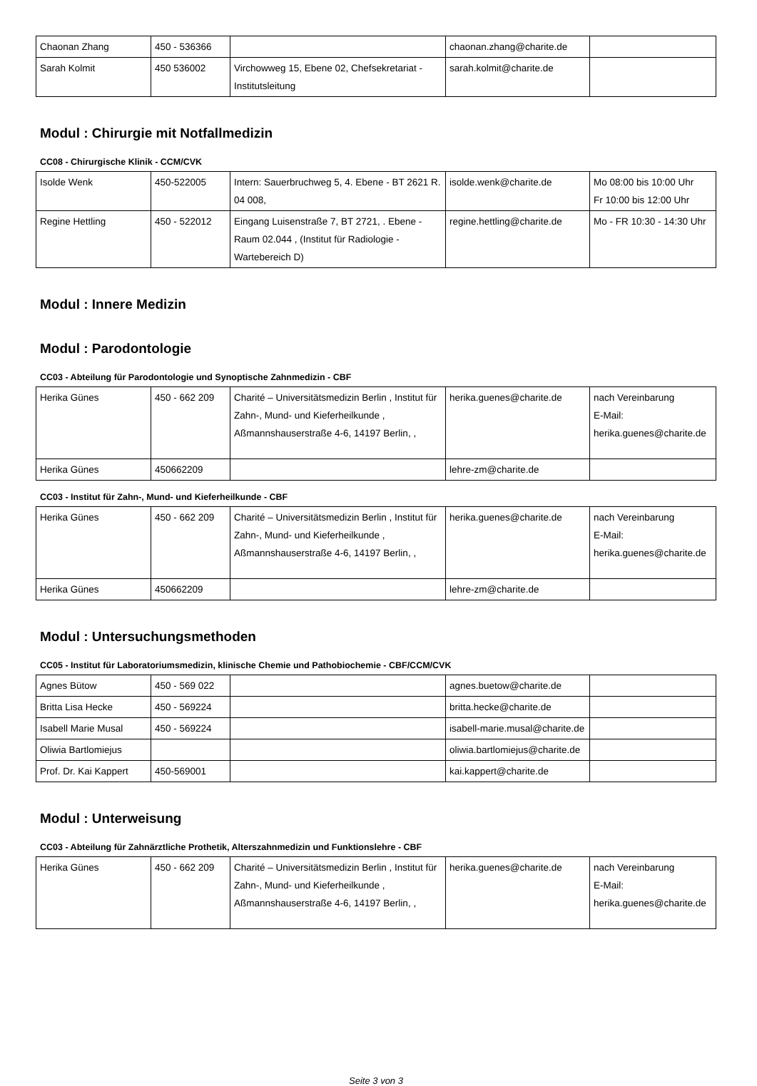| Chaonan Zhang | 450 - 536366 | | chaonan.zhang@charite.de | |
| Sarah Kolmit | 450 536002 | Virchowweg 15, Ebene 02, Chefsekretariat - Institutsleitung | sarah.kolmit@charite.de | |
Modul : Chirurgie mit Notfallmedizin
CC08 - Chirurgische Klinik - CCM/CVK
| Isolde Wenk | 450-522005 | Intern: Sauerbruchweg 5, 4. Ebene - BT 2621 R. 04 008, | isolde.wenk@charite.de | Mo 08:00 bis 10:00 Uhr Fr 10:00 bis 12:00 Uhr |
| Regine Hettling | 450 - 522012 | Eingang Luisenstraße 7, BT 2721, . Ebene - Raum 02.044 , (Institut für Radiologie - Wartebereich D) | regine.hettling@charite.de | Mo - FR 10:30 - 14:30 Uhr |
Modul : Innere Medizin
Modul : Parodontologie
CC03 - Abteilung für Parodontologie und Synoptische Zahnmedizin - CBF
| Herika Günes | 450 - 662 209 | Charité – Universitätsmedizin Berlin , Institut für Zahn-, Mund- und Kieferheilkunde , Aßmannshauserstraße 4-6, 14197 Berlin, , | herika.guenes@charite.de | nach Vereinbarung E-Mail: herika.guenes@charite.de |
| Herika Günes | 450662209 | | lehre-zm@charite.de | |
CC03 - Institut für Zahn-, Mund- und Kieferheilkunde - CBF
| Herika Günes | 450 - 662 209 | Charité – Universitätsmedizin Berlin , Institut für Zahn-, Mund- und Kieferheilkunde , Aßmannshauserstraße 4-6, 14197 Berlin, , | herika.guenes@charite.de | nach Vereinbarung E-Mail: herika.guenes@charite.de |
| Herika Günes | 450662209 | | lehre-zm@charite.de | |
Modul : Untersuchungsmethoden
CC05 - Institut für Laboratoriumsmedizin, klinische Chemie und Pathobiochemie - CBF/CCM/CVK
| Agnes Bütow | 450 - 569 022 | | agnes.buetow@charite.de | |
| Britta Lisa Hecke | 450 - 569224 | | britta.hecke@charite.de | |
| Isabell Marie Musal | 450 - 569224 | | isabell-marie.musal@charite.de | |
| Oliwia Bartlomiejus | | | oliwia.bartlomiejus@charite.de | |
| Prof. Dr. Kai Kappert | 450-569001 | | kai.kappert@charite.de | |
Modul : Unterweisung
CC03 - Abteilung für Zahnärztliche Prothetik, Alterszahnmedizin und Funktionslehre - CBF
| Herika Günes | 450 - 662 209 | Charité – Universitätsmedizin Berlin , Institut für Zahn-, Mund- und Kieferheilkunde , Aßmannshauserstraße 4-6, 14197 Berlin, , | herika.guenes@charite.de | nach Vereinbarung E-Mail: herika.guenes@charite.de |
Seite 3 von 3